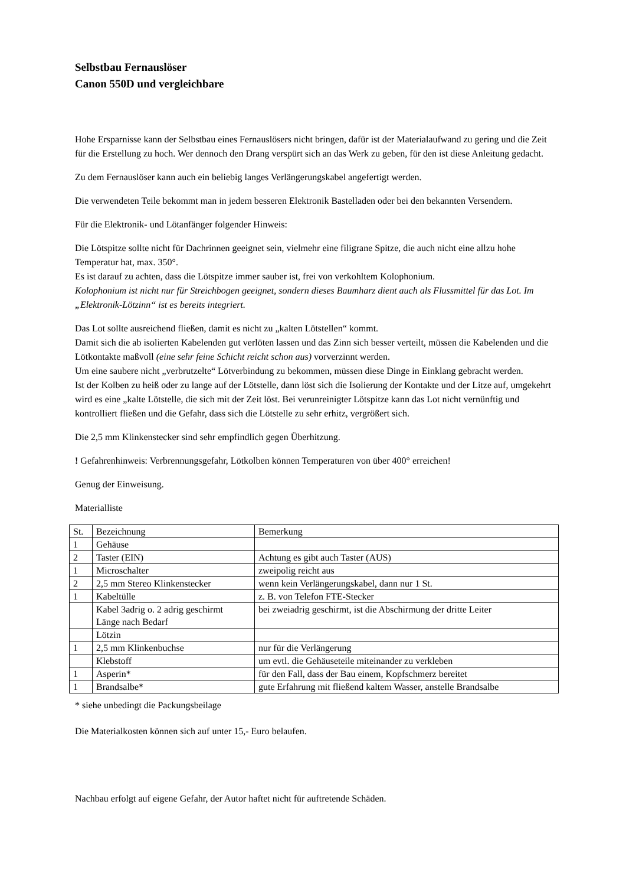Selbstbau Fernauslöser
Canon 550D und vergleichbare
Hohe Ersparnisse kann der Selbstbau eines Fernauslösers nicht bringen, dafür ist der Materialaufwand zu gering und die Zeit für die Erstellung zu hoch. Wer dennoch den Drang verspürt sich an das Werk zu geben, für den ist diese Anleitung gedacht.
Zu dem Fernauslöser kann auch ein beliebig langes Verlängerungskabel angefertigt werden.
Die verwendeten Teile bekommt man in jedem besseren Elektronik Bastelladen oder bei den bekannten Versendern.
Für die Elektronik- und Lötanfänger folgender Hinweis:
Die Lötspitze sollte nicht für Dachrinnen geeignet sein, vielmehr eine filigrane Spitze, die auch nicht eine allzu hohe Temperatur hat, max. 350°.
Es ist darauf zu achten, dass die Lötspitze immer sauber ist, frei von verkohltem Kolophonium.
Kolophonium ist nicht nur für Streichbogen geeignet, sondern dieses Baumharz dient auch als Flussmittel für das Lot. Im „Elektronik-Lötzinn“ ist es bereits integriert.
Das Lot sollte ausreichend fließen, damit es nicht zu „kalten Lötstellen“ kommt.
Damit sich die ab isolierten Kabelenden gut verlöten lassen und das Zinn sich besser verteilt, müssen die Kabelenden und die Lötkontakte maßvoll (eine sehr feine Schicht reicht schon aus) vorverzinnt werden.
Um eine saubere nicht „verbrutzelte“ Lötverbindung zu bekommen, müssen diese Dinge in Einklang gebracht werden.
Ist der Kolben zu heiß oder zu lange auf der Lötstelle, dann löst sich die Isolierung der Kontakte und der Litze auf, umgekehrt wird es eine „kalte Lötstelle, die sich mit der Zeit löst. Bei verunreinigter Lötspitze kann das Lot nicht vernünftig und kontrolliert fließen und die Gefahr, dass sich die Lötstelle zu sehr erhitz, vergrößert sich.
Die 2,5 mm Klinkenstecker sind sehr empfindlich gegen Überhitzung.
! Gefahrenhinweis: Verbrennungsgefahr, Lötkolben können Temperaturen von über 400° erreichen!
Genug der Einweisung.
Materialliste
| St. | Bezeichnung | Bemerkung |
| 1 | Gehäuse | |
| 2 | Taster (EIN) | Achtung es gibt auch Taster (AUS) |
| 1 | Microschalter | zweipolig reicht aus |
| 2 | 2,5 mm Stereo Klinkenstecker | wenn kein Verlängerungskabel, dann nur 1 St. |
| 1 | Kabeltülle | z. B. von Telefon FTE-Stecker |
| | Kabel 3adrig o. 2 adrig geschirmt Länge nach Bedarf | bei zweiadrig geschirmt, ist die Abschirmung der dritte Leiter |
| | Lötzin | |
| 1 | 2,5 mm Klinkenbuchse | nur für die Verlängerung |
| | Klebstoff | um evtl. die Gehäuseteile miteinander zu verkleben |
| 1 | Asperin* | für den Fall, dass der Bau einem, Kopfschmerz bereitet |
| 1 | Brandsalbe* | gute Erfahrung mit fließend kaltem Wasser, anstelle Brandsalbe |
* siehe unbedingt die Packungsbeilage
Die Materialkosten können sich auf unter 15,- Euro belaufen.
Nachbau erfolgt auf eigene Gefahr, der Autor haftet nicht für auftretende Schäden.